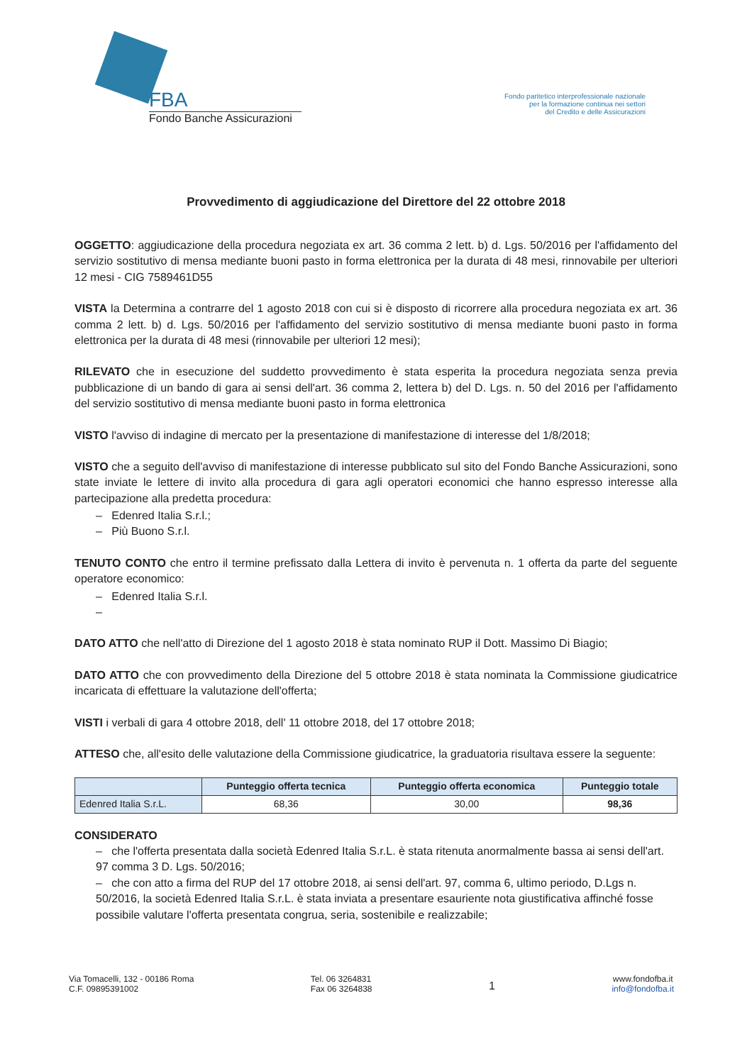FBA
Fondo Banche Assicurazioni
Fondo paritetico interprofessionale nazionale
per la formazione continua nei settori
del Credito e delle Assicurazioni
Provvedimento di aggiudicazione del Direttore del 22 ottobre 2018
OGGETTO: aggiudicazione della procedura negoziata ex art. 36 comma 2 lett. b) d. Lgs. 50/2016 per l'affidamento del servizio sostitutivo di mensa mediante buoni pasto in forma elettronica per la durata di 48 mesi, rinnovabile per ulteriori 12 mesi - CIG 7589461D55
VISTA la Determina a contrarre del 1 agosto 2018 con cui si è disposto di ricorrere alla procedura negoziata ex art. 36 comma 2 lett. b) d. Lgs. 50/2016 per l'affidamento del servizio sostitutivo di mensa mediante buoni pasto in forma elettronica per la durata di 48 mesi (rinnovabile per ulteriori 12 mesi);
RILEVATO che in esecuzione del suddetto provvedimento è stata esperita la procedura negoziata senza previa pubblicazione di un bando di gara ai sensi dell'art. 36 comma 2, lettera b) del D. Lgs. n. 50 del 2016 per l'affidamento del servizio sostitutivo di mensa mediante buoni pasto in forma elettronica
VISTO l'avviso di indagine di mercato per la presentazione di manifestazione di interesse del 1/8/2018;
VISTO che a seguito dell'avviso di manifestazione di interesse pubblicato sul sito del Fondo Banche Assicurazioni, sono state inviate le lettere di invito alla procedura di gara agli operatori economici che hanno espresso interesse alla partecipazione alla predetta procedura:
– Edenred Italia S.r.l.;
– Più Buono S.r.l.
TENUTO CONTO che entro il termine prefissato dalla Lettera di invito è pervenuta n. 1 offerta da parte del seguente operatore economico:
– Edenred Italia S.r.l.
–
DATO ATTO che nell'atto di Direzione del 1 agosto 2018 è stata nominato RUP il Dott. Massimo Di Biagio;
DATO ATTO che con provvedimento della Direzione del 5 ottobre 2018 è stata nominata la Commissione giudicatrice incaricata di effettuare la valutazione dell'offerta;
VISTI i verbali di gara 4 ottobre 2018, dell' 11 ottobre 2018, del 17 ottobre 2018;
ATTESO che, all'esito delle valutazione della Commissione giudicatrice, la graduatoria risultava essere la seguente:
| | Punteggio offerta tecnica | Punteggio offerta economica | Punteggio totale |
| --- | --- | --- | --- |
| Edenred Italia S.r.L. | 68,36 | 30,00 | 98,36 |
CONSIDERATO
– che l'offerta presentata dalla società Edenred Italia S.r.L. è stata ritenuta anormalmente bassa ai sensi dell'art. 97 comma 3 D. Lgs. 50/2016;
– che con atto a firma del RUP del 17 ottobre 2018, ai sensi dell'art. 97, comma 6, ultimo periodo, D.Lgs n. 50/2016, la società Edenred Italia S.r.L. è stata inviata a presentare esauriente nota giustificativa affinché fosse possibile valutare l'offerta presentata congrua, seria, sostenibile e realizzabile;
Via Tomacelli, 132 - 00186 Roma
C.F. 09895391002
Tel. 06 3264831
Fax 06 3264838
1
www.fondofba.it
info@fondofba.it